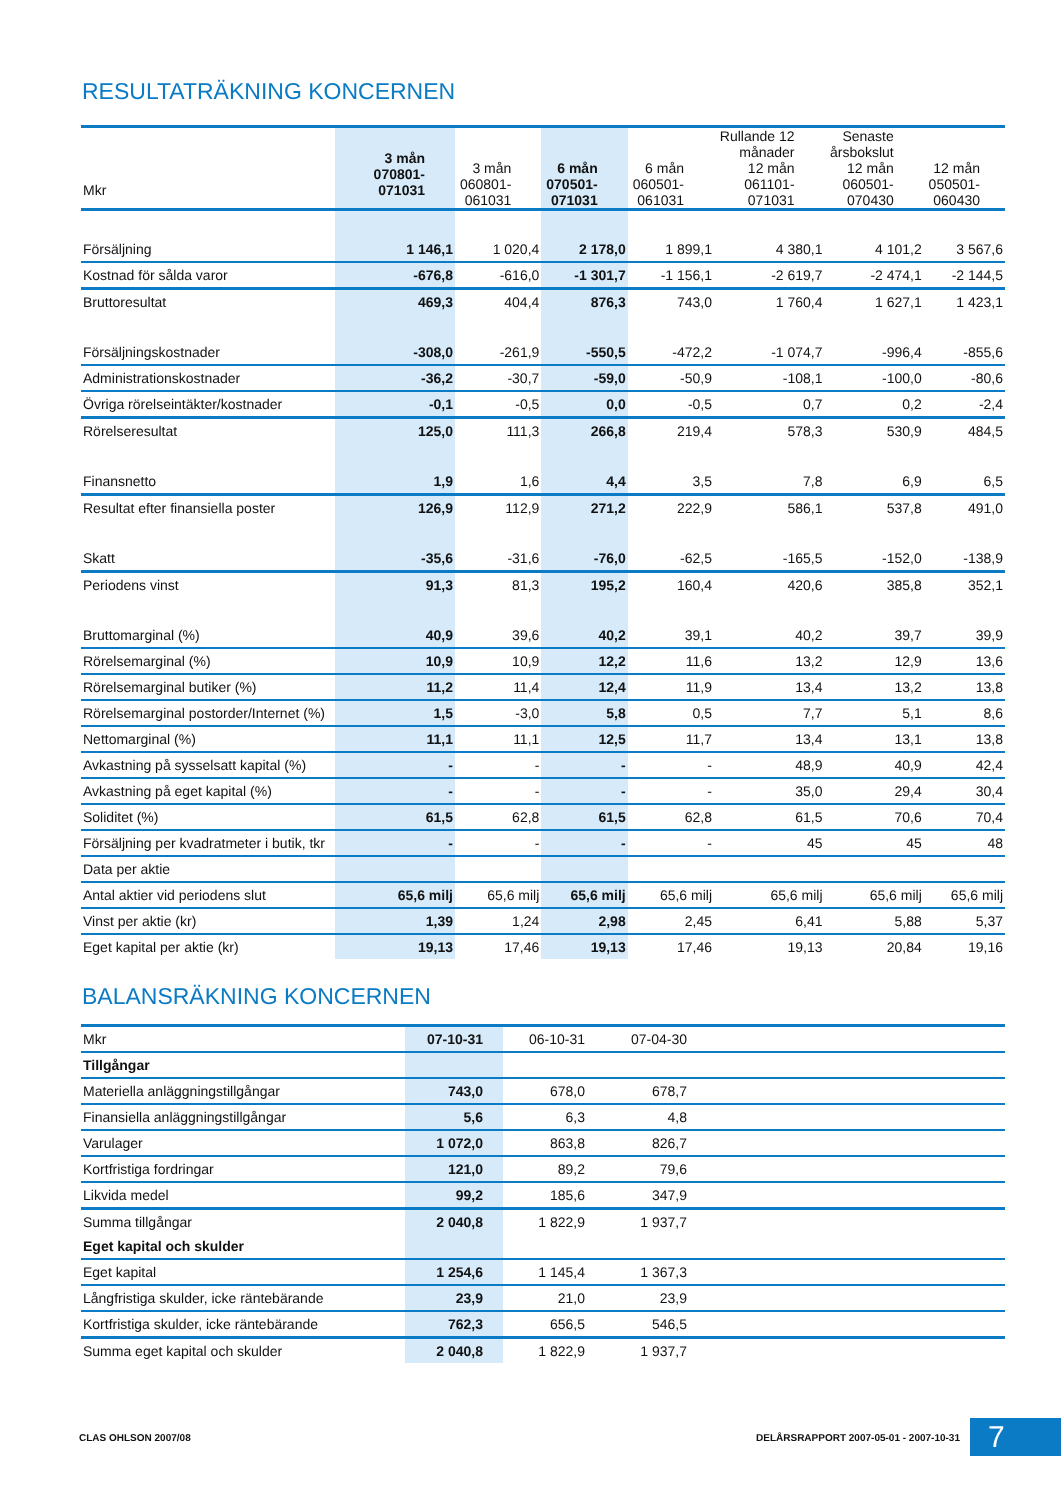RESULTATRÄKNING KONCERNEN
| Mkr | 3 mån 070801- 071031 | 3 mån 060801- 061031 | 6 mån 070501- 071031 | 6 mån 060501- 061031 | Rullande 12 månader 12 mån 061101- 071031 | Senaste årsbokslut 12 mån 060501- 070430 | 12 mån 050501- 060430 |
| Försäljning | 1 146,1 | 1 020,4 | 2 178,0 | 1 899,1 | 4 380,1 | 4 101,2 | 3 567,6 |
| Kostnad för sålda varor | -676,8 | -616,0 | -1 301,7 | -1 156,1 | -2 619,7 | -2 474,1 | -2 144,5 |
| Bruttoresultat | 469,3 | 404,4 | 876,3 | 743,0 | 1 760,4 | 1 627,1 | 1 423,1 |
| Försäljningskostnader | -308,0 | -261,9 | -550,5 | -472,2 | -1 074,7 | -996,4 | -855,6 |
| Administrationskostnader | -36,2 | -30,7 | -59,0 | -50,9 | -108,1 | -100,0 | -80,6 |
| Övriga rörelseintäkter/kostnader | -0,1 | -0,5 | 0,0 | -0,5 | 0,7 | 0,2 | -2,4 |
| Rörelseresultat | 125,0 | 111,3 | 266,8 | 219,4 | 578,3 | 530,9 | 484,5 |
| Finansnetto | 1,9 | 1,6 | 4,4 | 3,5 | 7,8 | 6,9 | 6,5 |
| Resultat efter finansiella poster | 126,9 | 112,9 | 271,2 | 222,9 | 586,1 | 537,8 | 491,0 |
| Skatt | -35,6 | -31,6 | -76,0 | -62,5 | -165,5 | -152,0 | -138,9 |
| Periodens vinst | 91,3 | 81,3 | 195,2 | 160,4 | 420,6 | 385,8 | 352,1 |
| Bruttomarginal (%) | 40,9 | 39,6 | 40,2 | 39,1 | 40,2 | 39,7 | 39,9 |
| Rörelsemarginal (%) | 10,9 | 10,9 | 12,2 | 11,6 | 13,2 | 12,9 | 13,6 |
| Rörelsemarginal butiker (%) | 11,2 | 11,4 | 12,4 | 11,9 | 13,4 | 13,2 | 13,8 |
| Rörelsemarginal postorder/Internet (%) | 1,5 | -3,0 | 5,8 | 0,5 | 7,7 | 5,1 | 8,6 |
| Nettomarginal (%) | 11,1 | 11,1 | 12,5 | 11,7 | 13,4 | 13,1 | 13,8 |
| Avkastning på sysselsatt kapital (%) | - | - | - | - | 48,9 | 40,9 | 42,4 |
| Avkastning på eget kapital (%) | - | - | - | - | 35,0 | 29,4 | 30,4 |
| Soliditet (%) | 61,5 | 62,8 | 61,5 | 62,8 | 61,5 | 70,6 | 70,4 |
| Försäljning per kvadratmeter i butik, tkr | - | - | - | - | 45 | 45 | 48 |
| Data per aktie | | | | | | | |
| Antal aktier vid periodens slut | 65,6 milj | 65,6 milj | 65,6 milj | 65,6 milj | 65,6 milj | 65,6 milj | 65,6 milj |
| Vinst per aktie (kr) | 1,39 | 1,24 | 2,98 | 2,45 | 6,41 | 5,88 | 5,37 |
| Eget kapital per aktie (kr) | 19,13 | 17,46 | 19,13 | 17,46 | 19,13 | 20,84 | 19,16 |
BALANSRÄKNING KONCERNEN
| Mkr | 07-10-31 | 06-10-31 | 07-04-30 | |
| Tillgångar | | | | |
| Materiella anläggningstillgångar | 743,0 | 678,0 | 678,7 | |
| Finansiella anläggningstillgångar | 5,6 | 6,3 | 4,8 | |
| Varulager | 1 072,0 | 863,8 | 826,7 | |
| Kortfristiga fordringar | 121,0 | 89,2 | 79,6 | |
| Likvida medel | 99,2 | 185,6 | 347,9 | |
| Summa tillgångar | 2 040,8 | 1 822,9 | 1 937,7 | |
| Eget kapital och skulder | | | | |
| Eget kapital | 1 254,6 | 1 145,4 | 1 367,3 | |
| Långfristiga skulder, icke räntebärande | 23,9 | 21,0 | 23,9 | |
| Kortfristiga skulder, icke räntebärande | 762,3 | 656,5 | 546,5 | |
| Summa eget kapital och skulder | 2 040,8 | 1 822,9 | 1 937,7 | |
CLAS OHLSON 2007/08 DELÅRSRAPPORT 2007-05-01 - 2007-10-31 7